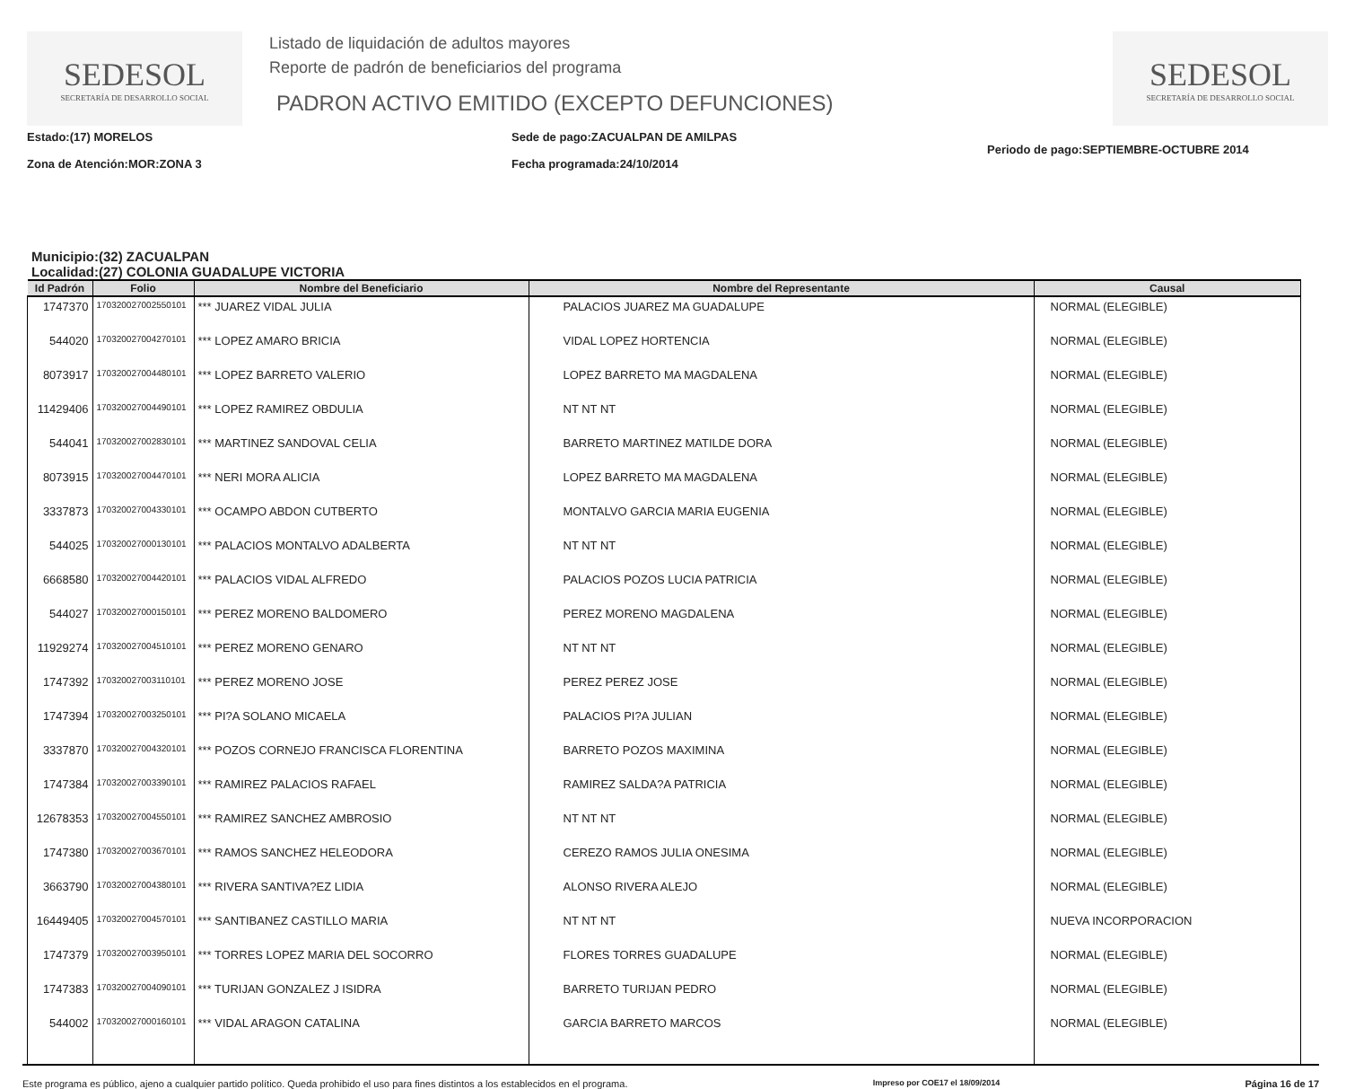SEDESOL
SECRETARÍA DE DESARROLLO SOCIAL
Listado de liquidación de adultos mayores
Reporte de padrón de beneficiarios del programa
PADRON ACTIVO EMITIDO (EXCEPTO DEFUNCIONES)
SEDESOL
SECRETARÍA DE DESARROLLO SOCIAL
Estado:(17) MORELOS
Zona de Atención:MOR:ZONA 3
Sede de pago:ZACUALPAN DE AMILPAS
Fecha programada:24/10/2014
Periodo de pago:SEPTIEMBRE-OCTUBRE 2014
Municipio:(32) ZACUALPAN
Localidad:(27) COLONIA GUADALUPE VICTORIA
| Id Padrón | Folio | Nombre del Beneficiario | Nombre del Representante | Causal |
| --- | --- | --- | --- | --- |
| 1747370 | 170320027002550101 | *** JUAREZ VIDAL JULIA | PALACIOS JUAREZ MA GUADALUPE | NORMAL (ELEGIBLE) |
| 544020 | 170320027004270101 | *** LOPEZ AMARO BRICIA | VIDAL LOPEZ HORTENCIA | NORMAL (ELEGIBLE) |
| 8073917 | 170320027004480101 | *** LOPEZ BARRETO VALERIO | LOPEZ BARRETO MA MAGDALENA | NORMAL (ELEGIBLE) |
| 11429406 | 170320027004490101 | *** LOPEZ RAMIREZ OBDULIA | NT NT NT | NORMAL (ELEGIBLE) |
| 544041 | 170320027002830101 | *** MARTINEZ SANDOVAL CELIA | BARRETO MARTINEZ MATILDE DORA | NORMAL (ELEGIBLE) |
| 8073915 | 170320027004470101 | *** NERI MORA ALICIA | LOPEZ BARRETO MA MAGDALENA | NORMAL (ELEGIBLE) |
| 3337873 | 170320027004330101 | *** OCAMPO ABDON CUTBERTO | MONTALVO GARCIA MARIA EUGENIA | NORMAL (ELEGIBLE) |
| 544025 | 170320027000130101 | *** PALACIOS MONTALVO ADALBERTA | NT NT NT | NORMAL (ELEGIBLE) |
| 6668580 | 170320027004420101 | *** PALACIOS VIDAL ALFREDO | PALACIOS POZOS LUCIA PATRICIA | NORMAL (ELEGIBLE) |
| 544027 | 170320027000150101 | *** PEREZ MORENO BALDOMERO | PEREZ MORENO MAGDALENA | NORMAL (ELEGIBLE) |
| 11929274 | 170320027004510101 | *** PEREZ MORENO GENARO | NT NT NT | NORMAL (ELEGIBLE) |
| 1747392 | 170320027003110101 | *** PEREZ MORENO JOSE | PEREZ PEREZ JOSE | NORMAL (ELEGIBLE) |
| 1747394 | 170320027003250101 | *** PI?A SOLANO MICAELA | PALACIOS PI?A JULIAN | NORMAL (ELEGIBLE) |
| 3337870 | 170320027004320101 | *** POZOS CORNEJO FRANCISCA FLORENTINA | BARRETO POZOS MAXIMINA | NORMAL (ELEGIBLE) |
| 1747384 | 170320027003390101 | *** RAMIREZ PALACIOS RAFAEL | RAMIREZ SALDA?A PATRICIA | NORMAL (ELEGIBLE) |
| 12678353 | 170320027004550101 | *** RAMIREZ SANCHEZ AMBROSIO | NT NT NT | NORMAL (ELEGIBLE) |
| 1747380 | 170320027003670101 | *** RAMOS SANCHEZ HELEODORA | CEREZO RAMOS JULIA ONESIMA | NORMAL (ELEGIBLE) |
| 3663790 | 170320027004380101 | *** RIVERA SANTIVA?EZ LIDIA | ALONSO RIVERA ALEJO | NORMAL (ELEGIBLE) |
| 16449405 | 170320027004570101 | *** SANTIBANEZ CASTILLO MARIA | NT NT NT | NUEVA INCORPORACION |
| 1747379 | 170320027003950101 | *** TORRES LOPEZ MARIA DEL SOCORRO | FLORES TORRES GUADALUPE | NORMAL (ELEGIBLE) |
| 1747383 | 170320027004090101 | *** TURIJAN GONZALEZ J ISIDRA | BARRETO TURIJAN PEDRO | NORMAL (ELEGIBLE) |
| 544002 | 170320027000160101 | *** VIDAL ARAGON CATALINA | GARCIA BARRETO MARCOS | NORMAL (ELEGIBLE) |
Este programa es público, ajeno a cualquier partido político. Queda prohibido el uso para fines distintos a los establecidos en el programa. Impreso por COE17 el 18/09/2014 Página 16 de 17